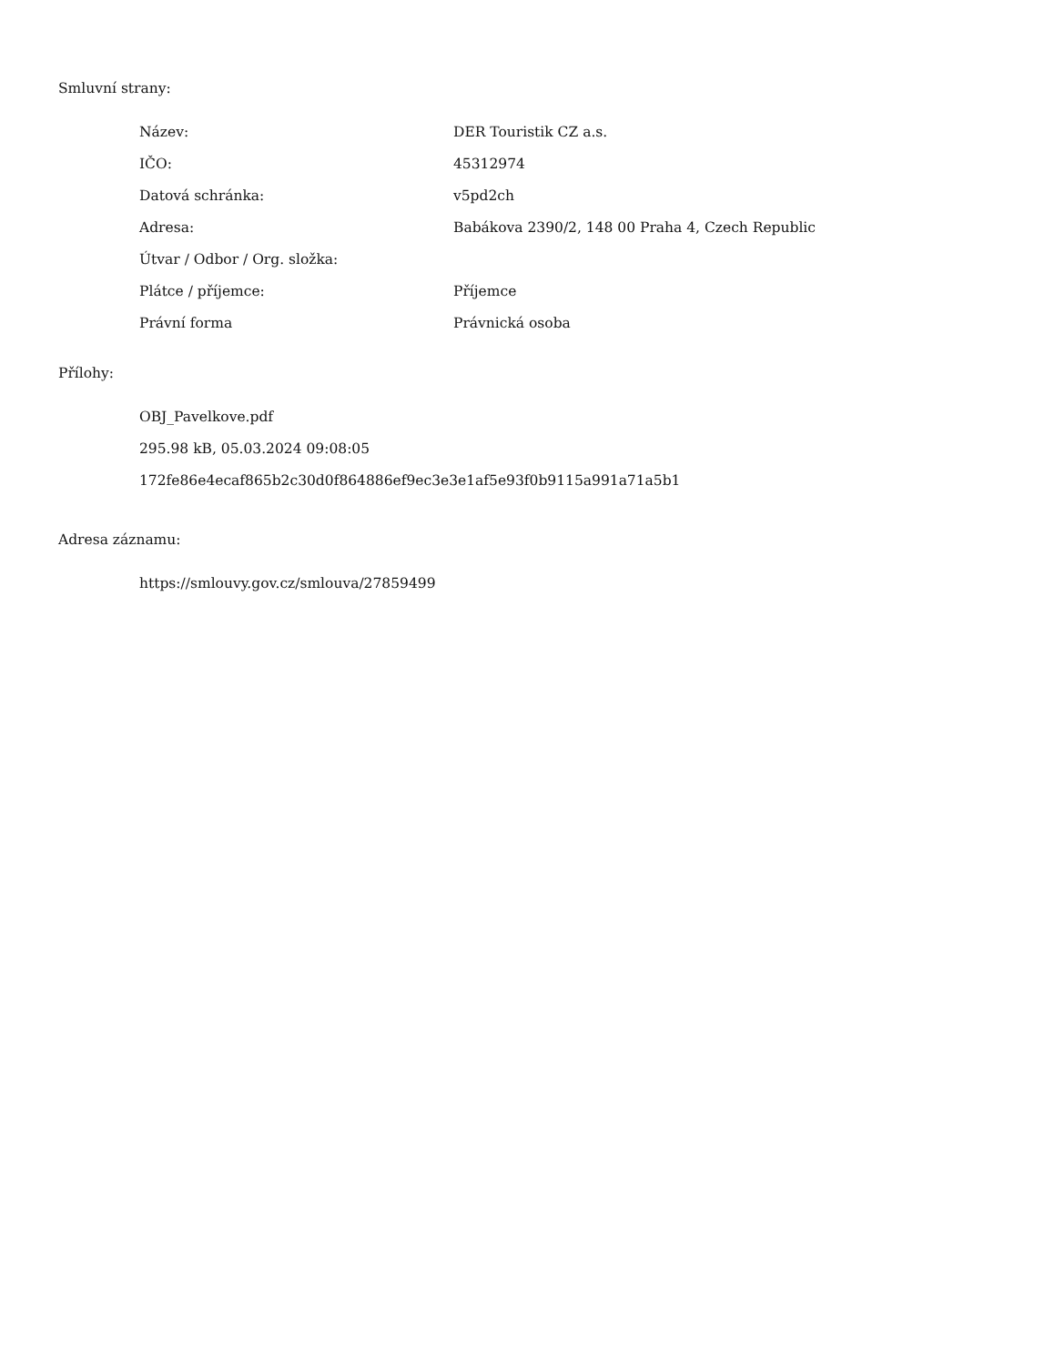Smluvní strany:
| Název: | DER Touristik CZ a.s. |
| IČO: | 45312974 |
| Datová schránka: | v5pd2ch |
| Adresa: | Babákova 2390/2, 148 00 Praha 4, Czech Republic |
| Útvar / Odbor / Org. složka: | |
| Plátce / příjemce: | Příjemce |
| Právní forma | Právnická osoba |
Přílohy:
OBJ_Pavelkove.pdf
295.98 kB, 05.03.2024 09:08:05
172fe86e4ecaf865b2c30d0f864886ef9ec3e3e1af5e93f0b9115a991a71a5b1
Adresa záznamu:
https://smlouvy.gov.cz/smlouva/27859499